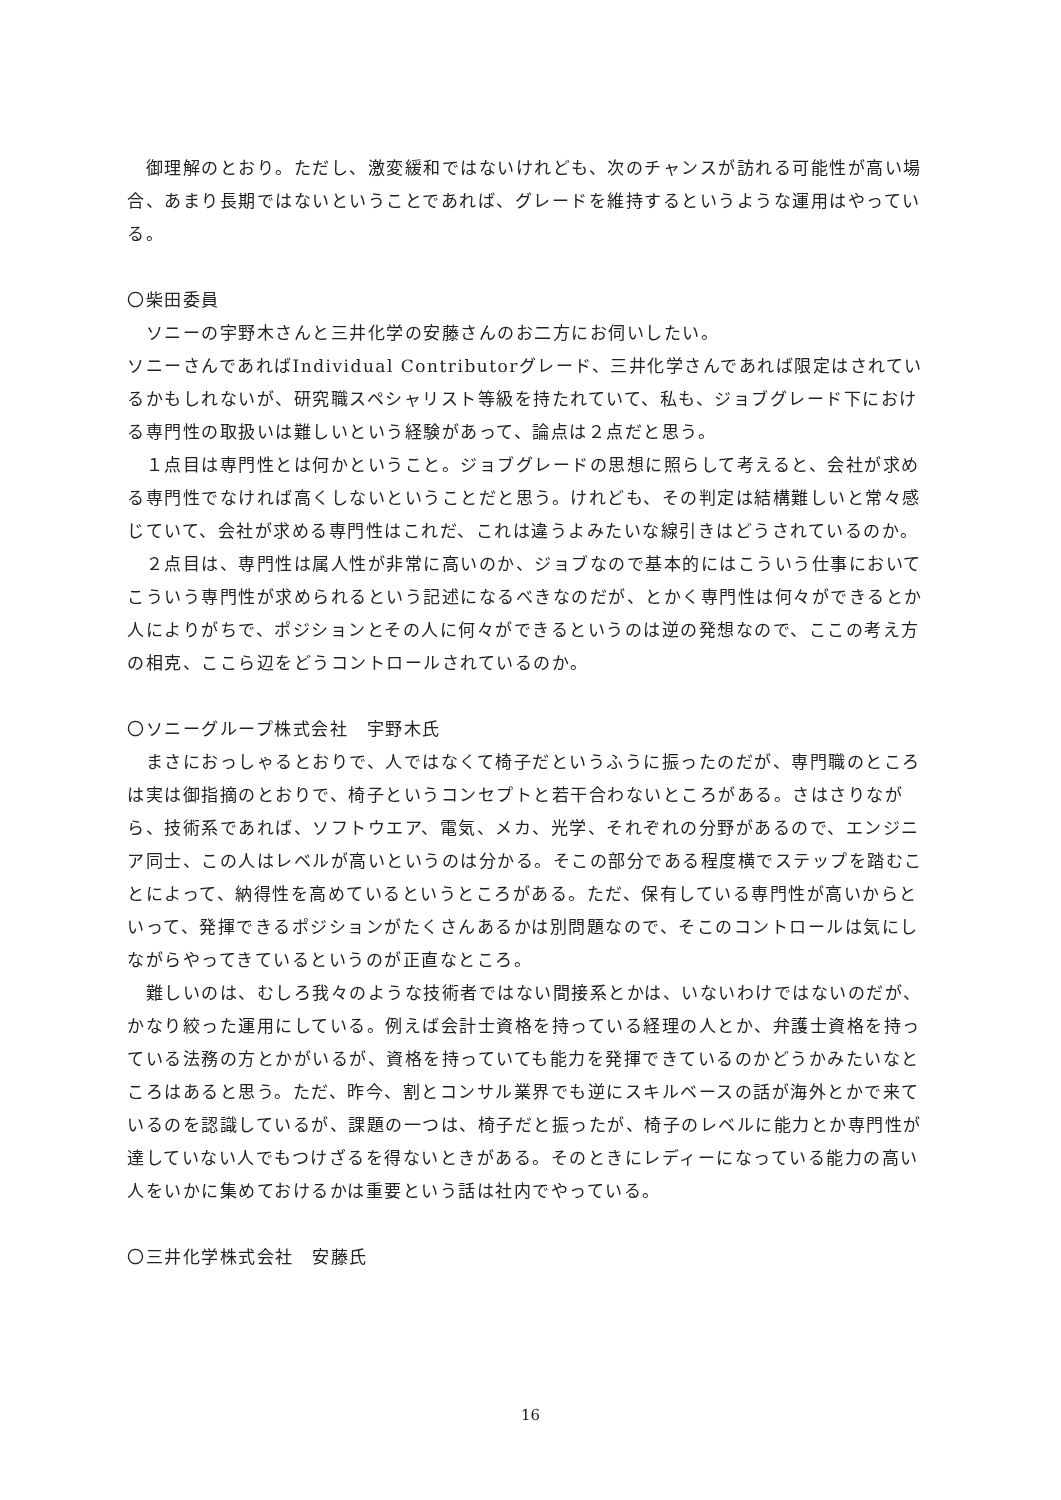御理解のとおり。ただし、激変緩和ではないけれども、次のチャンスが訪れる可能性が高い場合、あまり長期ではないということであれば、グレードを維持するというような運用はやっている。
〇柴田委員
　ソニーの宇野木さんと三井化学の安藤さんのお二方にお伺いしたい。
ソニーさんであればIndividual Contributorグレード、三井化学さんであれば限定はされているかもしれないが、研究職スペシャリスト等級を持たれていて、私も、ジョブグレード下における専門性の取扱いは難しいという経験があって、論点は２点だと思う。
　１点目は専門性とは何かということ。ジョブグレードの思想に照らして考えると、会社が求める専門性でなければ高くしないということだと思う。けれども、その判定は結構難しいと常々感じていて、会社が求める専門性はこれだ、これは違うよみたいな線引きはどうされているのか。
　２点目は、専門性は属人性が非常に高いのか、ジョブなので基本的にはこういう仕事においてこういう専門性が求められるという記述になるべきなのだが、とかく専門性は何々ができるとか人によりがちで、ポジションとその人に何々ができるというのは逆の発想なので、ここの考え方の相克、ここら辺をどうコントロールされているのか。
〇ソニーグループ株式会社　宇野木氏
　まさにおっしゃるとおりで、人ではなくて椅子だというふうに振ったのだが、専門職のところは実は御指摘のとおりで、椅子というコンセプトと若干合わないところがある。さはさりながら、技術系であれば、ソフトウエア、電気、メカ、光学、それぞれの分野があるので、エンジニア同士、この人はレベルが高いというのは分かる。そこの部分である程度横でステップを踏むことによって、納得性を高めているというところがある。ただ、保有している専門性が高いからといって、発揮できるポジションがたくさんあるかは別問題なので、そこのコントロールは気にしながらやってきているというのが正直なところ。
　難しいのは、むしろ我々のような技術者ではない間接系とかは、いないわけではないのだが、かなり絞った運用にしている。例えば会計士資格を持っている経理の人とか、弁護士資格を持っている法務の方とかがいるが、資格を持っていても能力を発揮できているのかどうかみたいなところはあると思う。ただ、昨今、割とコンサル業界でも逆にスキルベースの話が海外とかで来ているのを認識しているが、課題の一つは、椅子だと振ったが、椅子のレベルに能力とか専門性が達していない人でもつけざるを得ないときがある。そのときにレディーになっている能力の高い人をいかに集めておけるかは重要という話は社内でやっている。
〇三井化学株式会社　安藤氏
16